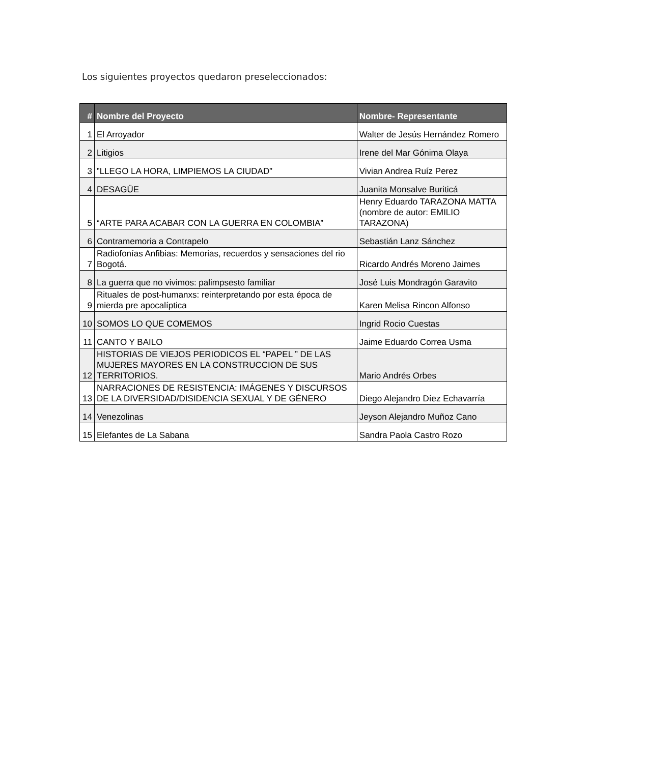Los siguientes proyectos quedaron preseleccionados:
| # | Nombre del Proyecto | Nombre- Representante |
| --- | --- | --- |
| 1 | El Arroyador | Walter de Jesús Hernández Romero |
| 2 | Litigios | Irene del Mar Gónima Olaya |
| 3 | ”LLEGO LA HORA, LIMPIEMOS LA CIUDAD” | Vivian Andrea Ruíz Perez |
| 4 | DESAGÜE | Juanita Monsalve Buriticá |
| 5 | “ARTE PARA ACABAR CON LA GUERRA EN COLOMBIA” | Henry Eduardo TARAZONA MATTA (nombre de autor: EMILIO TARAZONA) |
| 6 | Contramemoria a Contrapelo | Sebastián Lanz Sánchez |
| 7 | Radiofonías Anfibias: Memorias, recuerdos y sensaciones del rio Bogotá. | Ricardo Andrés Moreno Jaimes |
| 8 | La guerra que no vivimos: palimpsesto familiar | José Luis Mondragón Garavito |
| 9 | Rituales de post-humanxs: reinterpretando por esta época de mierda pre apocalíptica | Karen Melisa Rincon Alfonso |
| 10 | SOMOS LO QUE COMEMOS | Ingrid Rocio Cuestas |
| 11 | CANTO Y BAILO | Jaime Eduardo Correa Usma |
| 12 | HISTORIAS DE VIEJOS PERIODICOS EL “PAPEL ” DE LAS MUJERES MAYORES EN LA CONSTRUCCION DE SUS TERRITORIOS. | Mario Andrés Orbes |
| 13 | NARRACIONES DE RESISTENCIA: IMÁGENES Y DISCURSOS DE LA DIVERSIDAD/DISIDENCIA SEXUAL Y DE GÉNERO | Diego Alejandro Díez Echavarría |
| 14 | Venezolinas | Jeyson Alejandro Muñoz Cano |
| 15 | Elefantes de La Sabana | Sandra Paola Castro Rozo |